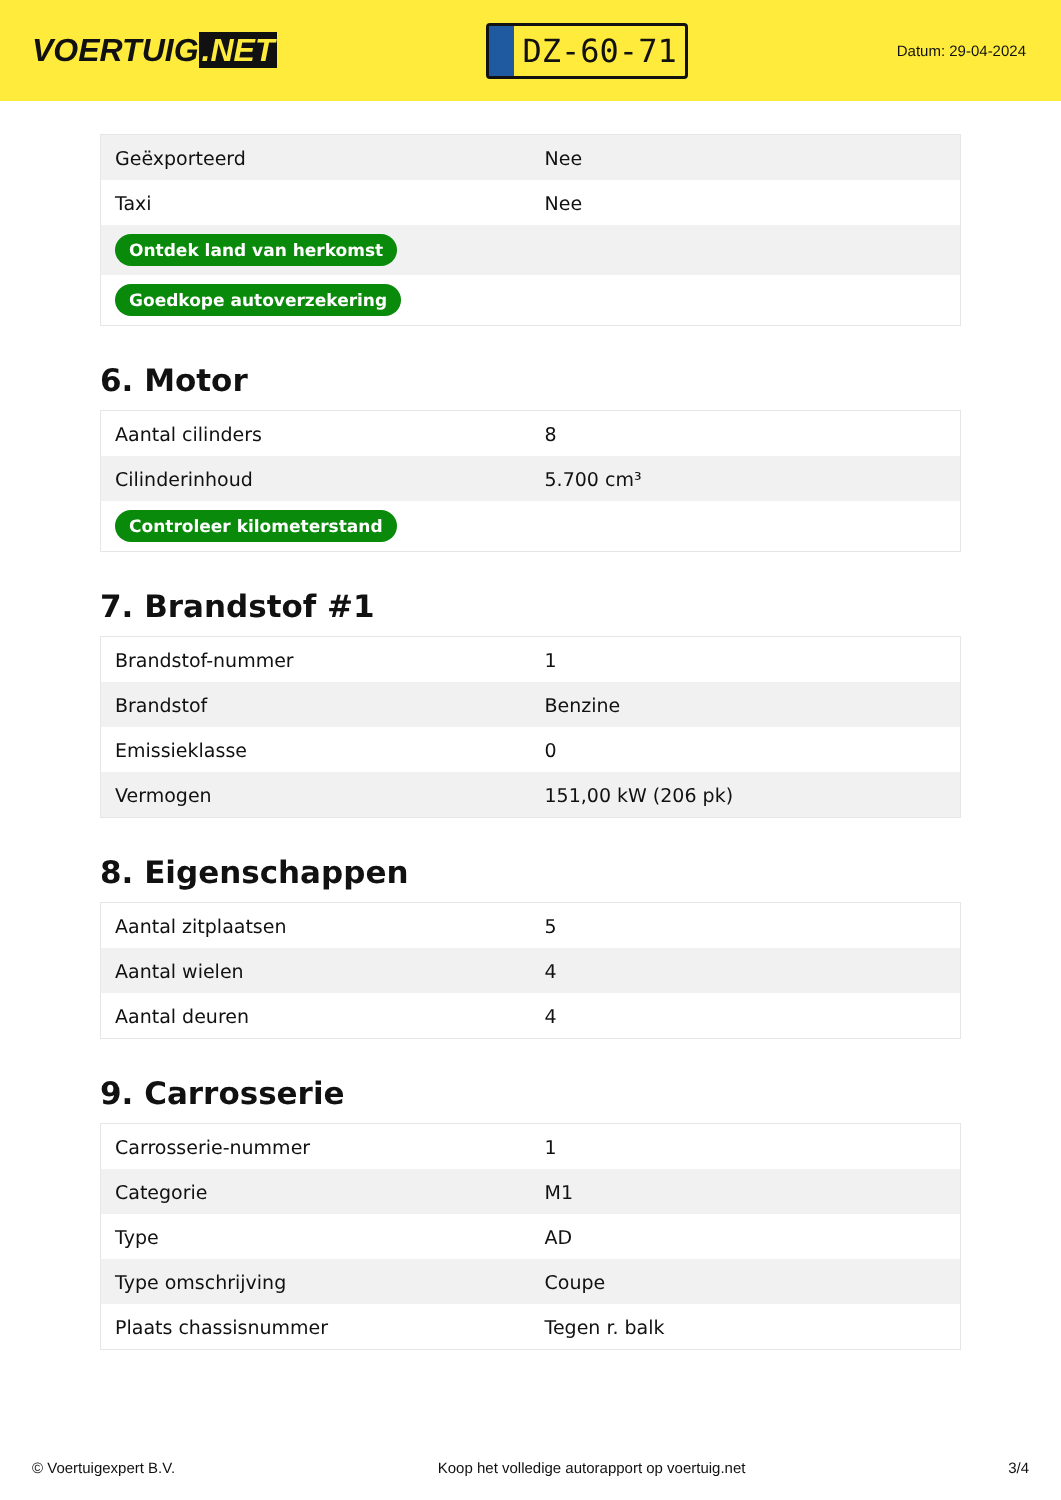VOERTUIG.NET
DZ-60-71
Datum: 29-04-2024
| Geëxporteerd | Nee |
| Taxi | Nee |
| Ontdek land van herkomst | |
| Goedkope autoverzekering | |
6. Motor
| Aantal cilinders | 8 |
| Cilinderinhoud | 5.700 cm³ |
| Controleer kilometerstand | |
7. Brandstof #1
| Brandstof-nummer | 1 |
| Brandstof | Benzine |
| Emissieklasse | 0 |
| Vermogen | 151,00 kW (206 pk) |
8. Eigenschappen
| Aantal zitplaatsen | 5 |
| Aantal wielen | 4 |
| Aantal deuren | 4 |
9. Carrosserie
| Carrosserie-nummer | 1 |
| Categorie | M1 |
| Type | AD |
| Type omschrijving | Coupe |
| Plaats chassisnummer | Tegen r. balk |
© Voertuigexpert B.V. Koop het volledige autorapport op voertuig.net 3/4